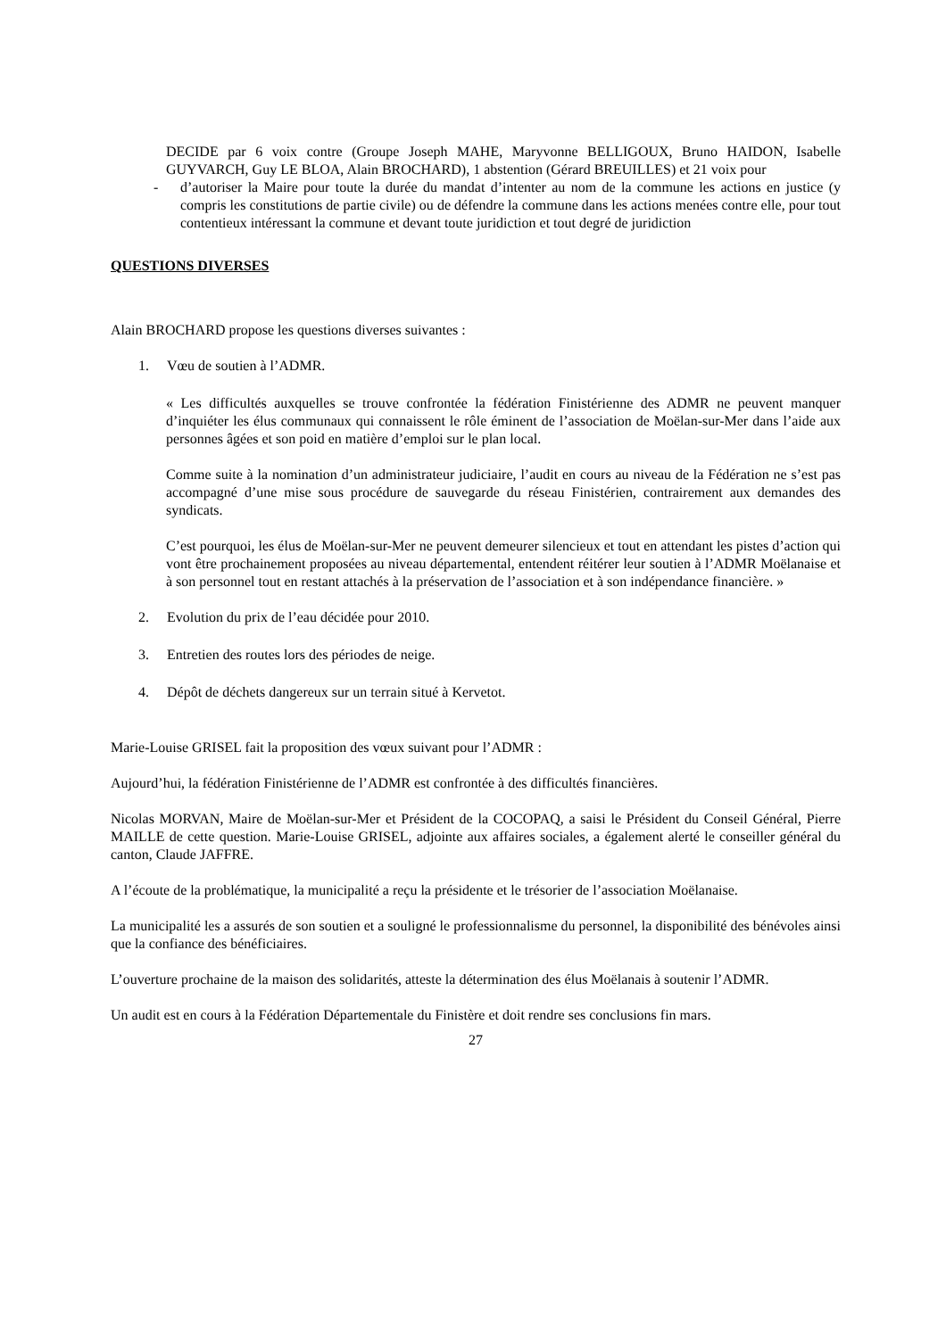DECIDE par 6 voix contre (Groupe Joseph MAHE, Maryvonne BELLIGOUX, Bruno HAIDON, Isabelle GUYVARCH, Guy LE BLOA, Alain BROCHARD), 1 abstention (Gérard BREUILLES) et 21 voix pour
- d’autoriser la Maire pour toute la durée du mandat d’intenter au nom de la commune les actions en justice (y compris les constitutions de partie civile) ou de défendre la commune dans les actions menées contre elle, pour tout contentieux intéressant la commune et devant toute juridiction et tout degré de juridiction
QUESTIONS DIVERSES
Alain BROCHARD propose les questions diverses suivantes :
1. Vœu de soutien à l’ADMR.
« Les difficultés auxquelles se trouve confrontée la fédération Finistérienne des ADMR ne peuvent manquer d’inquiéter les élus communaux qui connaissent le rôle éminent de l’association de Moëlan-sur-Mer dans l’aide aux personnes âgées et son poid en matière d’emploi sur le plan local.
Comme suite à la nomination d’un administrateur judiciaire, l’audit en cours au niveau de la Fédération ne s’est pas accompagné d’une mise sous procédure de sauvegarde du réseau Finistérien, contrairement aux demandes des syndicats.
C’est pourquoi, les élus de Moëlan-sur-Mer ne peuvent demeurer silencieux et tout en attendant les pistes d’action qui vont être prochainement proposées au niveau départemental, entendent réitérer leur soutien à l’ADMR Moëlanaise et à son personnel tout en restant attachés à la préservation de l’association et à son indépendance financière. »
2. Evolution du prix de l’eau décidée pour 2010.
3. Entretien des routes lors des périodes de neige.
4. Dépôt de déchets dangereux sur un terrain situé à Kervetot.
Marie-Louise GRISEL fait la proposition des vœux suivant pour l’ADMR :
Aujourd’hui, la fédération Finistérienne de l’ADMR est confrontée à des difficultés financières.
Nicolas MORVAN, Maire de Moëlan-sur-Mer et Président de la COCOPAQ, a saisi le Président du Conseil Général, Pierre MAILLE de cette question. Marie-Louise GRISEL, adjointe aux affaires sociales, a également alerté le conseiller général du canton, Claude JAFFRE.
A l’écoute de la problématique, la municipalité a reçu la présidente et le trésorier de l’association Moëlanaise.
La municipalité les a assurés de son soutien et a souligné le professionnalisme du personnel, la disponibilité des bénévoles ainsi que la confiance des bénéficiaires.
L’ouverture prochaine de la maison des solidarités, atteste la détermination des élus Moëlanais à soutenir l’ADMR.
Un audit est en cours à la Fédération Départementale du Finistère et doit rendre ses conclusions fin mars.
27